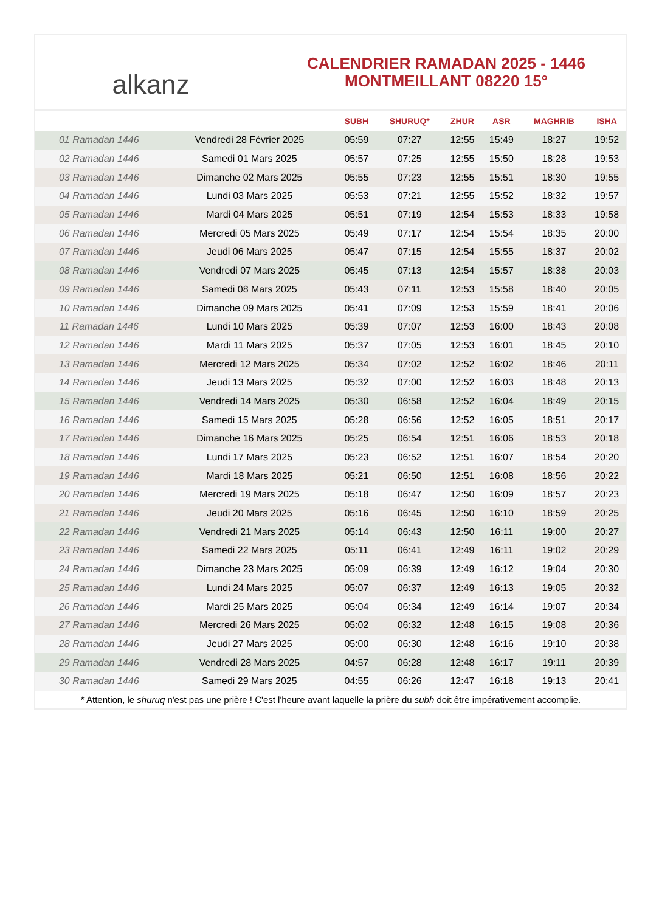alkanz
CALENDRIER RAMADAN 2025 - 1446
MONTMEILLANT 08220 15°
| | | SUBH | SHURUQ* | ZHUR | ASR | MAGHRIB | ISHA |
| --- | --- | --- | --- | --- | --- | --- | --- |
| 01 Ramadan 1446 | Vendredi 28 Février 2025 | 05:59 | 07:27 | 12:55 | 15:49 | 18:27 | 19:52 |
| 02 Ramadan 1446 | Samedi 01 Mars 2025 | 05:57 | 07:25 | 12:55 | 15:50 | 18:28 | 19:53 |
| 03 Ramadan 1446 | Dimanche 02 Mars 2025 | 05:55 | 07:23 | 12:55 | 15:51 | 18:30 | 19:55 |
| 04 Ramadan 1446 | Lundi 03 Mars 2025 | 05:53 | 07:21 | 12:55 | 15:52 | 18:32 | 19:57 |
| 05 Ramadan 1446 | Mardi 04 Mars 2025 | 05:51 | 07:19 | 12:54 | 15:53 | 18:33 | 19:58 |
| 06 Ramadan 1446 | Mercredi 05 Mars 2025 | 05:49 | 07:17 | 12:54 | 15:54 | 18:35 | 20:00 |
| 07 Ramadan 1446 | Jeudi 06 Mars 2025 | 05:47 | 07:15 | 12:54 | 15:55 | 18:37 | 20:02 |
| 08 Ramadan 1446 | Vendredi 07 Mars 2025 | 05:45 | 07:13 | 12:54 | 15:57 | 18:38 | 20:03 |
| 09 Ramadan 1446 | Samedi 08 Mars 2025 | 05:43 | 07:11 | 12:53 | 15:58 | 18:40 | 20:05 |
| 10 Ramadan 1446 | Dimanche 09 Mars 2025 | 05:41 | 07:09 | 12:53 | 15:59 | 18:41 | 20:06 |
| 11 Ramadan 1446 | Lundi 10 Mars 2025 | 05:39 | 07:07 | 12:53 | 16:00 | 18:43 | 20:08 |
| 12 Ramadan 1446 | Mardi 11 Mars 2025 | 05:37 | 07:05 | 12:53 | 16:01 | 18:45 | 20:10 |
| 13 Ramadan 1446 | Mercredi 12 Mars 2025 | 05:34 | 07:02 | 12:52 | 16:02 | 18:46 | 20:11 |
| 14 Ramadan 1446 | Jeudi 13 Mars 2025 | 05:32 | 07:00 | 12:52 | 16:03 | 18:48 | 20:13 |
| 15 Ramadan 1446 | Vendredi 14 Mars 2025 | 05:30 | 06:58 | 12:52 | 16:04 | 18:49 | 20:15 |
| 16 Ramadan 1446 | Samedi 15 Mars 2025 | 05:28 | 06:56 | 12:52 | 16:05 | 18:51 | 20:17 |
| 17 Ramadan 1446 | Dimanche 16 Mars 2025 | 05:25 | 06:54 | 12:51 | 16:06 | 18:53 | 20:18 |
| 18 Ramadan 1446 | Lundi 17 Mars 2025 | 05:23 | 06:52 | 12:51 | 16:07 | 18:54 | 20:20 |
| 19 Ramadan 1446 | Mardi 18 Mars 2025 | 05:21 | 06:50 | 12:51 | 16:08 | 18:56 | 20:22 |
| 20 Ramadan 1446 | Mercredi 19 Mars 2025 | 05:18 | 06:47 | 12:50 | 16:09 | 18:57 | 20:23 |
| 21 Ramadan 1446 | Jeudi 20 Mars 2025 | 05:16 | 06:45 | 12:50 | 16:10 | 18:59 | 20:25 |
| 22 Ramadan 1446 | Vendredi 21 Mars 2025 | 05:14 | 06:43 | 12:50 | 16:11 | 19:00 | 20:27 |
| 23 Ramadan 1446 | Samedi 22 Mars 2025 | 05:11 | 06:41 | 12:49 | 16:11 | 19:02 | 20:29 |
| 24 Ramadan 1446 | Dimanche 23 Mars 2025 | 05:09 | 06:39 | 12:49 | 16:12 | 19:04 | 20:30 |
| 25 Ramadan 1446 | Lundi 24 Mars 2025 | 05:07 | 06:37 | 12:49 | 16:13 | 19:05 | 20:32 |
| 26 Ramadan 1446 | Mardi 25 Mars 2025 | 05:04 | 06:34 | 12:49 | 16:14 | 19:07 | 20:34 |
| 27 Ramadan 1446 | Mercredi 26 Mars 2025 | 05:02 | 06:32 | 12:48 | 16:15 | 19:08 | 20:36 |
| 28 Ramadan 1446 | Jeudi 27 Mars 2025 | 05:00 | 06:30 | 12:48 | 16:16 | 19:10 | 20:38 |
| 29 Ramadan 1446 | Vendredi 28 Mars 2025 | 04:57 | 06:28 | 12:48 | 16:17 | 19:11 | 20:39 |
| 30 Ramadan 1446 | Samedi 29 Mars 2025 | 04:55 | 06:26 | 12:47 | 16:18 | 19:13 | 20:41 |
* Attention, le shuruq n'est pas une prière ! C'est l'heure avant laquelle la prière du subh doit être impérativement accomplie.